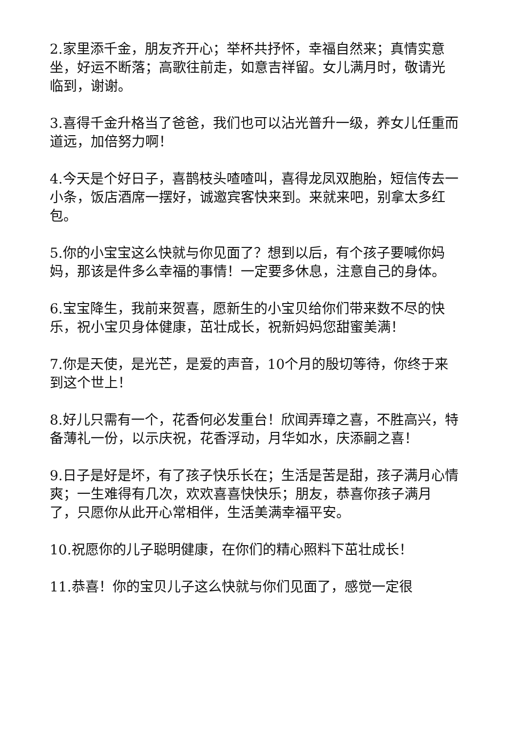2.家里添千金，朋友齐开心；举杯共抒怀，幸福自然来；真情实意坐，好运不断落；高歌往前走，如意吉祥留。女儿满月时，敬请光临到，谢谢。
3.喜得千金升格当了爸爸，我们也可以沾光普升一级，养女儿任重而道远，加倍努力啊！
4.今天是个好日子，喜鹊枝头喳喳叫，喜得龙凤双胞胎，短信传去一小条，饭店酒席一摆好，诚邀宾客快来到。来就来吧，别拿太多红包。
5.你的小宝宝这么快就与你见面了？想到以后，有个孩子要喊你妈妈，那该是件多么幸福的事情！一定要多休息，注意自己的身体。
6.宝宝降生，我前来贺喜，愿新生的小宝贝给你们带来数不尽的快乐，祝小宝贝身体健康，茁壮成长，祝新妈妈您甜蜜美满！
7.你是天使，是光芒，是爱的声音，10个月的殷切等待，你终于来到这个世上！
8.好儿只需有一个，花香何必发重台！欣闻弄璋之喜，不胜高兴，特备薄礼一份，以示庆祝，花香浮动，月华如水，庆添嗣之喜！
9.日子是好是坏，有了孩子快乐长在；生活是苦是甜，孩子满月心情爽；一生难得有几次，欢欢喜喜快快乐；朋友，恭喜你孩子满月了，只愿你从此开心常相伴，生活美满幸福平安。
10.祝愿你的儿子聪明健康，在你们的精心照料下茁壮成长！
11.恭喜！你的宝贝儿子这么快就与你们见面了，感觉一定很